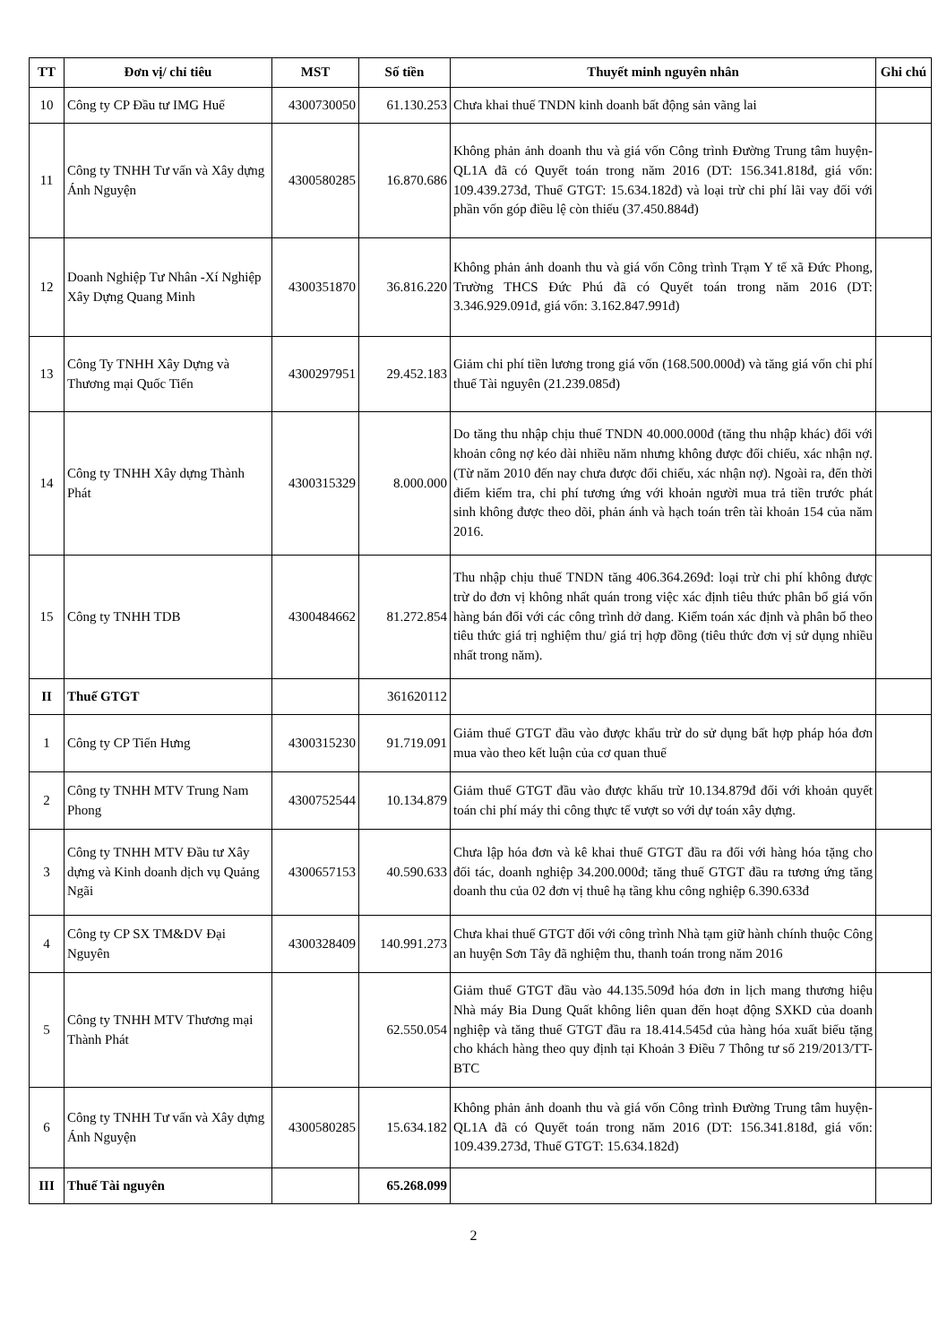| TT | Đơn vị/ chỉ tiêu | MST | Số tiền | Thuyết minh nguyên nhân | Ghi chú |
| --- | --- | --- | --- | --- | --- |
| 10 | Công ty CP Đầu tư IMG Huế | 4300730050 | 61.130.253 | Chưa khai thuế TNDN kinh doanh bất động sản vãng lai | |
| 11 | Công ty TNHH Tư vấn và Xây dựng Ánh Nguyện | 4300580285 | 16.870.686 | Không phản ảnh doanh thu và giá vốn Công trình Đường Trung tâm huyện-QL1A đã có Quyết toán trong năm 2016 (DT: 156.341.818đ, giá vốn: 109.439.273đ, Thuế GTGT: 15.634.182đ) và loại trừ chi phí lãi vay đối với phần vốn góp điều lệ còn thiếu (37.450.884đ) | |
| 12 | Doanh Nghiệp Tư Nhân -Xí Nghiệp Xây Dựng Quang Minh | 4300351870 | 36.816.220 | Không phản ảnh doanh thu và giá vốn Công trình Trạm Y tế xã Đức Phong, Trường THCS Đức Phú đã có Quyết toán trong năm 2016 (DT: 3.346.929.091đ, giá vốn: 3.162.847.991đ) | |
| 13 | Công Ty TNHH Xây Dựng và Thương mại Quốc Tiến | 4300297951 | 29.452.183 | Giảm chi phí tiền lương trong giá vốn (168.500.000đ) và tăng giá vốn chi phí thuế Tài nguyên (21.239.085đ) | |
| 14 | Công ty TNHH Xây dựng Thành Phát | 4300315329 | 8.000.000 | Do tăng thu nhập chịu thuế TNDN 40.000.000đ (tăng thu nhập khác) đối với khoản công nợ kéo dài nhiều năm nhưng không được đối chiếu, xác nhận nợ. (Từ năm 2010 đến nay chưa được đối chiếu, xác nhận nợ). Ngoài ra, đến thời điểm kiểm tra, chi phí tương ứng với khoản người mua trả tiền trước phát sinh không được theo dõi, phản ánh và hạch toán trên tài khoản 154 của năm 2016. | |
| 15 | Công ty TNHH TDB | 4300484662 | 81.272.854 | Thu nhập chịu thuế TNDN tăng 406.364.269đ: loại trừ chi phí không được trừ do đơn vị không nhất quán trong việc xác định tiêu thức phân bổ giá vốn hàng bán đối với các công trình dở dang. Kiểm toán xác định và phân bổ theo tiêu thức giá trị nghiệm thu/ giá trị hợp đồng (tiêu thức đơn vị sử dụng nhiều nhất trong năm). | |
| II | Thuế GTGT | | 361620112 | | |
| 1 | Công ty CP Tiến Hưng | 4300315230 | 91.719.091 | Giảm thuế GTGT đầu vào được khấu trừ do sử dụng bất hợp pháp hóa đơn mua vào theo kết luận của cơ quan thuế | |
| 2 | Công ty TNHH MTV Trung Nam Phong | 4300752544 | 10.134.879 | Giảm thuế GTGT đầu vào được khấu trừ 10.134.879đ đối với khoản quyết toán chi phí máy thi công thực tế vượt so với dự toán xây dựng. | |
| 3 | Công ty TNHH MTV Đầu tư Xây dựng và Kinh doanh dịch vụ Quảng Ngãi | 4300657153 | 40.590.633 | Chưa lập hóa đơn và kê khai thuế GTGT đầu ra đối với hàng hóa tặng cho đối tác, doanh nghiệp 34.200.000đ; tăng thuế GTGT đầu ra tương ứng tăng doanh thu của 02 đơn vị thuê hạ tầng khu công nghiệp 6.390.633đ | |
| 4 | Công ty CP SX TM&DV Đại Nguyên | 4300328409 | 140.991.273 | Chưa khai thuế GTGT đối với công trình Nhà tạm giữ hành chính thuộc Công an huyện Sơn Tây đã nghiệm thu, thanh toán trong năm 2016 | |
| 5 | Công ty TNHH MTV Thương mại Thành Phát | | 62.550.054 | Giảm thuế GTGT đầu vào 44.135.509đ hóa đơn in lịch mang thương hiệu Nhà máy Bia Dung Quất không liên quan đến hoạt động SXKD của doanh nghiệp và tăng thuế GTGT đầu ra 18.414.545đ của hàng hóa xuất biếu tặng cho khách hàng theo quy định tại Khoản 3 Điều 7 Thông tư số 219/2013/TT-BTC | |
| 6 | Công ty TNHH Tư vấn và Xây dựng Ánh Nguyện | 4300580285 | 15.634.182 | Không phản ảnh doanh thu và giá vốn Công trình Đường Trung tâm huyện-QL1A đã có Quyết toán trong năm 2016 (DT: 156.341.818đ, giá vốn: 109.439.273đ, Thuế GTGT: 15.634.182đ) | |
| III | Thuế Tài nguyên | | 65.268.099 | | |
2